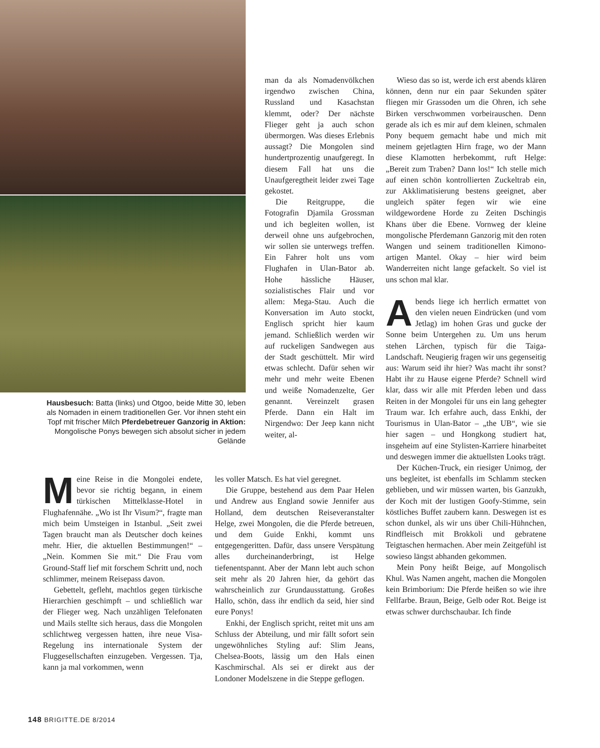Hausbesuch: Batta (links) und Otgoo, beide Mitte 30, leben als Nomaden in einem traditionellen Ger. Vor ihnen steht ein Topf mit frischer Milch Pferdebetreuer Ganzorig in Aktion: Mongolische Ponys bewegen sich absolut sicher in jedem Gelände
Meine Reise in die Mongolei endete, bevor sie richtig begann, in einem türkischen Mittelklasse-Hotel in Flughafennähe. „Wo ist Ihr Visum?“, fragte man mich beim Umsteigen in Istanbul. „Seit zwei Tagen braucht man als Deutscher doch keines mehr. Hier, die aktuellen Bestimmungen!“ – „Nein. Kommen Sie mit.“ Die Frau vom Ground-Staff lief mit forschem Schritt und, noch schlimmer, meinem Reisepass davon.
Gebettelt, gefleht, machtlos gegen türkische Hierarchien geschimpft – und schließlich war der Flieger weg. Nach unzähligen Telefonaten und Mails stellte sich heraus, dass die Mongolen schlichtweg vergessen hatten, ihre neue Visa-Regelung ins internationale System der Fluggesellschaften einzugeben. Vergessen. Tja, kann ja mal vorkommen, wenn
man da als Nomadenvölkchen irgendwo zwischen China, Russland und Kasachstan klemmt, oder? Der nächste Flieger geht ja auch schon übermorgen. Was dieses Erlebnis aussagt? Die Mongolen sind hundertprozentig unaufgeregt. In diesem Fall hat uns die Unaufgeregtheit leider zwei Tage gekostet.
Die Reitgruppe, die Fotografin Djamila Grossman und ich begleiten wollen, ist derweil ohne uns aufgebrochen, wir sollen sie unterwegs treffen. Ein Fahrer holt uns vom Flughafen in Ulan-Bator ab. Hohe hässliche Häuser, sozialistisches Flair und vor allem: Mega-Stau. Auch die Konversation im Auto stockt, Englisch spricht hier kaum jemand. Schließlich werden wir auf ruckeligen Sandwegen aus der Stadt geschüttelt. Mir wird etwas schlecht. Dafür sehen wir mehr und mehr weite Ebenen und weiße Nomadenzelte, Ger genannt. Vereinzelt grasen Pferde. Dann ein Halt im Nirgendwo: Der Jeep kann nicht weiter, al-
les voller Matsch. Es hat viel geregnet.
Die Gruppe, bestehend aus dem Paar Helen und Andrew aus England sowie Jennifer aus Holland, dem deutschen Reiseveranstalter Helge, zwei Mongolen, die die Pferde betreuen, und dem Guide Enkhi, kommt uns entgegengeritten. Dafür, dass unsere Verspätung alles durcheinanderbringt, ist Helge tiefenentspannt. Aber der Mann lebt auch schon seit mehr als 20 Jahren hier, da gehört das wahrscheinlich zur Grundausstattung. Großes Hallo, schön, dass ihr endlich da seid, hier sind eure Ponys!
Enkhi, der Englisch spricht, reitet mit uns am Schluss der Abteilung, und mir fällt sofort sein ungewöhnliches Styling auf: Slim Jeans, Chelsea-Boots, lässig um den Hals einen Kaschmirschal. Als sei er direkt aus der Londoner Modelszene in die Steppe geflogen.
Wieso das so ist, werde ich erst abends klären können, denn nur ein paar Sekunden später fliegen mir Grassoden um die Ohren, ich sehe Birken verschwommen vorbeirauschen. Denn gerade als ich es mir auf dem kleinen, schmalen Pony bequem gemacht habe und mich mit meinem gejetlagten Hirn frage, wo der Mann diese Klamotten herbekommt, ruft Helge: „Bereit zum Traben? Dann los!“ Ich stelle mich auf einen schön kontrollierten Zuckeltrab ein, zur Akklimatisierung bestens geeignet, aber ungleich später fegen wir wie eine wildgewordene Horde zu Zeiten Dschingis Khans über die Ebene. Vornweg der kleine mongolische Pferdemann Ganzorig mit den roten Wangen und seinem traditionellen Kimono-artigen Mantel. Okay – hier wird beim Wanderreiten nicht lange gefackelt. So viel ist uns schon mal klar.
Abends liege ich herrlich ermattet von den vielen neuen Eindrücken (und vom Jetlag) im hohen Gras und gucke der Sonne beim Untergehen zu. Um uns herum stehen Lärchen, typisch für die Taiga-Landschaft. Neugierig fragen wir uns gegenseitig aus: Warum seid ihr hier? Was macht ihr sonst? Habt ihr zu Hause eigene Pferde? Schnell wird klar, dass wir alle mit Pferden leben und dass Reiten in der Mongolei für uns ein lang gehegter Traum war. Ich erfahre auch, dass Enkhi, der Tourismus in Ulan-Bator – „the UB“, wie sie hier sagen – und Hongkong studiert hat, insgeheim auf eine Stylisten-Karriere hinarbeitet und deswegen immer die aktuellsten Looks trägt.
Der Küchen-Truck, ein riesiger Unimog, der uns begleitet, ist ebenfalls im Schlamm stecken geblieben, und wir müssen warten, bis Ganzukh, der Koch mit der lustigen Goofy-Stimme, sein köstliches Buffet zaubern kann. Deswegen ist es schon dunkel, als wir uns über Chili-Hühnchen, Rindfleisch mit Brokkoli und gebratene Teigtaschen hermachen. Aber mein Zeitgefühl ist sowieso längst abhanden gekommen.
Mein Pony heißt Beige, auf Mongolisch Khul. Was Namen angeht, machen die Mongolen kein Brimborium: Die Pferde heißen so wie ihre Fellfarbe. Braun, Beige, Gelb oder Rot. Beige ist etwas schwer durchschaubar. Ich finde
148 BRIGITTE.DE 8/2014